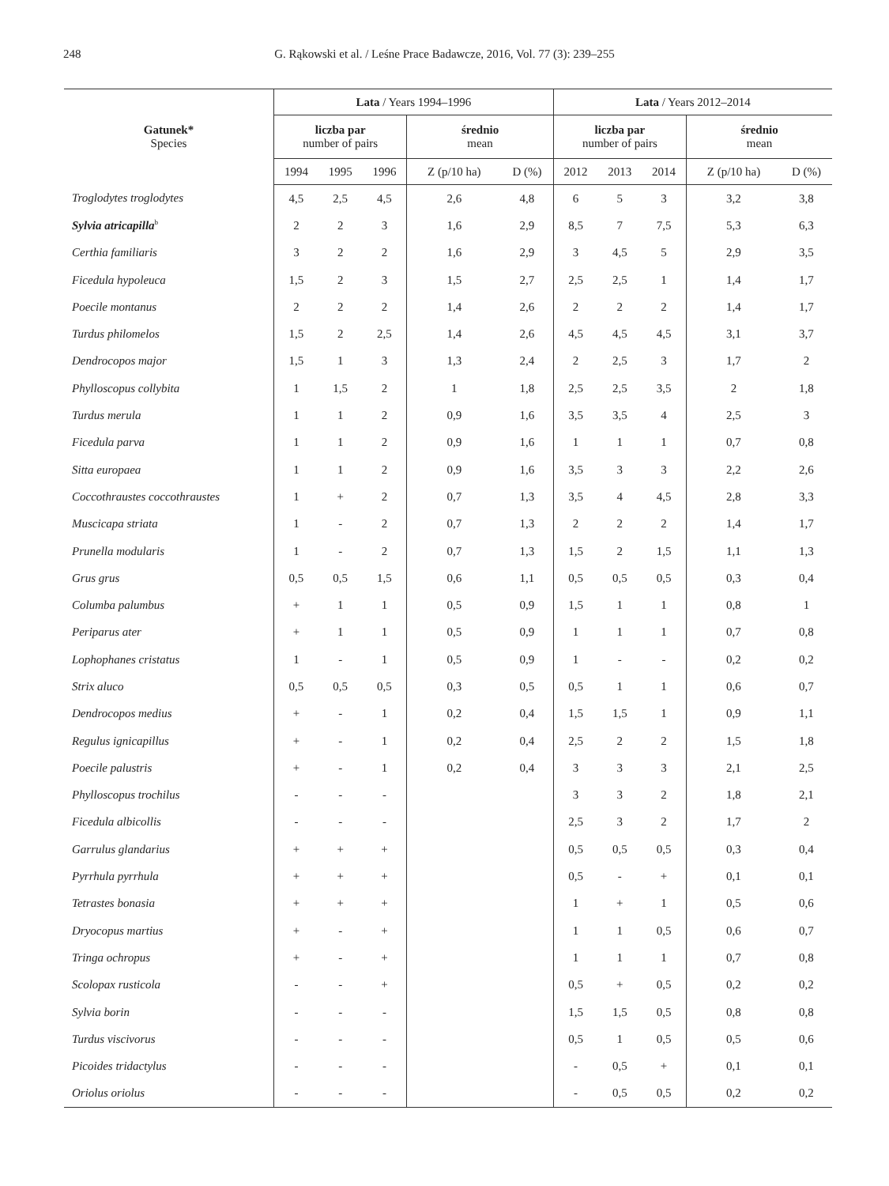248 G. Rąkowski et al. / Leśne Prace Badawcze, 2016, Vol. 77 (3): 239–255
| Gatunek* Species | Lata / Years 1994–1996 | | | | | Lata / Years 2012–2014 | | | | |
| --- | --- | --- | --- | --- | --- | --- | --- | --- | --- | --- |
| | liczba par number of pairs | | | średnio mean | | liczba par number of pairs | | | średnio mean | |
| | 1994 | 1995 | 1996 | Z (p/10 ha) | D (%) | 2012 | 2013 | 2014 | Z (p/10 ha) | D (%) |
| Troglodytes troglodytes | 4,5 | 2,5 | 4,5 | 2,6 | 4,8 | 6 | 5 | 3 | 3,2 | 3,8 |
| Sylvia atricapilla<sup>b</sup> | 2 | 2 | 3 | 1,6 | 2,9 | 8,5 | 7 | 7,5 | 5,3 | 6,3 |
| Certhia familiaris | 3 | 2 | 2 | 1,6 | 2,9 | 3 | 4,5 | 5 | 2,9 | 3,5 |
| Ficedula hypoleuca | 1,5 | 2 | 3 | 1,5 | 2,7 | 2,5 | 2,5 | 1 | 1,4 | 1,7 |
| Poecile montanus | 2 | 2 | 2 | 1,4 | 2,6 | 2 | 2 | 2 | 1,4 | 1,7 |
| Turdus philomelos | 1,5 | 2 | 2,5 | 1,4 | 2,6 | 4,5 | 4,5 | 4,5 | 3,1 | 3,7 |
| Dendrocopos major | 1,5 | 1 | 3 | 1,3 | 2,4 | 2 | 2,5 | 3 | 1,7 | 2 |
| Phylloscopus collybita | 1 | 1,5 | 2 | 1 | 1,8 | 2,5 | 2,5 | 3,5 | 2 | 1,8 |
| Turdus merula | 1 | 1 | 2 | 0,9 | 1,6 | 3,5 | 3,5 | 4 | 2,5 | 3 |
| Ficedula parva | 1 | 1 | 2 | 0,9 | 1,6 | 1 | 1 | 1 | 0,7 | 0,8 |
| Sitta europaea | 1 | 1 | 2 | 0,9 | 1,6 | 3,5 | 3 | 3 | 2,2 | 2,6 |
| Coccothraustes coccothraustes | 1 | + | 2 | 0,7 | 1,3 | 3,5 | 4 | 4,5 | 2,8 | 3,3 |
| Muscicapa striata | 1 | - | 2 | 0,7 | 1,3 | 2 | 2 | 2 | 1,4 | 1,7 |
| Prunella modularis | 1 | - | 2 | 0,7 | 1,3 | 1,5 | 2 | 1,5 | 1,1 | 1,3 |
| Grus grus | 0,5 | 0,5 | 1,5 | 0,6 | 1,1 | 0,5 | 0,5 | 0,5 | 0,3 | 0,4 |
| Columba palumbus | + | 1 | 1 | 0,5 | 0,9 | 1,5 | 1 | 1 | 0,8 | 1 |
| Periparus ater | + | 1 | 1 | 0,5 | 0,9 | 1 | 1 | 1 | 0,7 | 0,8 |
| Lophophanes cristatus | 1 | - | 1 | 0,5 | 0,9 | 1 | - | - | 0,2 | 0,2 |
| Strix aluco | 0,5 | 0,5 | 0,5 | 0,3 | 0,5 | 0,5 | 1 | 1 | 0,6 | 0,7 |
| Dendrocopos medius | + | - | 1 | 0,2 | 0,4 | 1,5 | 1,5 | 1 | 0,9 | 1,1 |
| Regulus ignicapillus | + | - | 1 | 0,2 | 0,4 | 2,5 | 2 | 2 | 1,5 | 1,8 |
| Poecile palustris | + | - | 1 | 0,2 | 0,4 | 3 | 3 | 3 | 2,1 | 2,5 |
| Phylloscopus trochilus | - | - | - | | | 3 | 3 | 2 | 1,8 | 2,1 |
| Ficedula albicollis | - | - | - | | | 2,5 | 3 | 2 | 1,7 | 2 |
| Garrulus glandarius | + | + | + | | | 0,5 | 0,5 | 0,5 | 0,3 | 0,4 |
| Pyrrhula pyrrhula | + | + | + | | | 0,5 | - | + | 0,1 | 0,1 |
| Tetrastes bonasia | + | + | + | | | 1 | + | 1 | 0,5 | 0,6 |
| Dryocopus martius | + | - | + | | | 1 | 1 | 0,5 | 0,6 | 0,7 |
| Tringa ochropus | + | - | + | | | 1 | 1 | 1 | 0,7 | 0,8 |
| Scolopax rusticola | - | - | + | | | 0,5 | + | 0,5 | 0,2 | 0,2 |
| Sylvia borin | - | - | - | | | 1,5 | 1,5 | 0,5 | 0,8 | 0,8 |
| Turdus viscivorus | - | - | - | | | 0,5 | 1 | 0,5 | 0,5 | 0,6 |
| Picoides tridactylus | - | - | - | | | - | 0,5 | + | 0,1 | 0,1 |
| Oriolus oriolus | - | - | - | | | - | 0,5 | 0,5 | 0,2 | 0,2 |